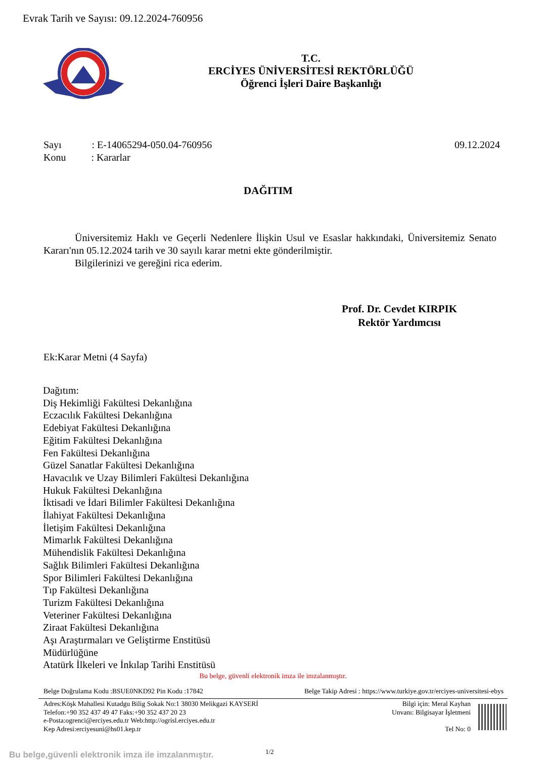Evrak Tarih ve Sayısı: 09.12.2024-760956
T.C.
ERCİYES ÜNİVERSİTESİ REKTÖRLÜĞÜ
Öğrenci İşleri Daire Başkanlığı
09.12.2024 Sayı : E-14065294-050.04-760956
Konu : Kararlar
DAĞITIM
Üniversitemiz Haklı ve Geçerli Nedenlere İlişkin Usul ve Esaslar hakkındaki, Üniversitemiz Senato Kararı'nın 05.12.2024 tarih ve 30 sayılı karar metni ekte gönderilmiştir.
Bilgilerinizi ve gereğini rica ederim.
Prof. Dr. Cevdet KIRPIK
Rektör Yardımcısı
Ek:Karar Metni (4 Sayfa)
Dağıtım:
Diş Hekimliği Fakültesi Dekanlığına
Eczacılık Fakültesi Dekanlığına
Edebiyat Fakültesi Dekanlığına
Eğitim Fakültesi Dekanlığına
Fen Fakültesi Dekanlığına
Güzel Sanatlar Fakültesi Dekanlığına
Havacılık ve Uzay Bilimleri Fakültesi Dekanlığına
Hukuk Fakültesi Dekanlığına
İktisadi ve İdari Bilimler Fakültesi Dekanlığına
İlahiyat Fakültesi Dekanlığına
İletişim Fakültesi Dekanlığına
Mimarlık Fakültesi Dekanlığına
Mühendislik Fakültesi Dekanlığına
Sağlık Bilimleri Fakültesi Dekanlığına
Spor Bilimleri Fakültesi Dekanlığına
Tıp Fakültesi Dekanlığına
Turizm Fakültesi Dekanlığına
Veteriner Fakültesi Dekanlığına
Ziraat Fakültesi Dekanlığına
Aşı Araştırmaları ve Geliştirme Enstitüsü
Müdürlüğüne
Atatürk İlkeleri ve İnkılap Tarihi Enstitüsü
Bu belge, güvenli elektronik imza ile imzalanmıştır.
Belge Doğrulama Kodu :BSUE0NKD92 Pin Kodu :17842 Belge Takip Adresi : https://www.turkiye.gov.tr/erciyes-universitesi-ebys
Adres:Köşk Mahallesi Kutadgu Bilig Sokak No:1 38030 Melikgazi KAYSERİ
Telefon:+90 352 437 49 47 Faks:+90 352 437 20 23
e-Posta:ogrenci@erciyes.edu.tr Web:http://ogrisl.erciyes.edu.tr
Kep Adresi:erciyesuni@hs01.kep.tr
Bilgi için: Meral Kayhan
Unvanı: Bilgisayar İşletmeni
Tel No: 0
Bu belge,güvenli elektronik imza ile imzalanmıştır.
1/2